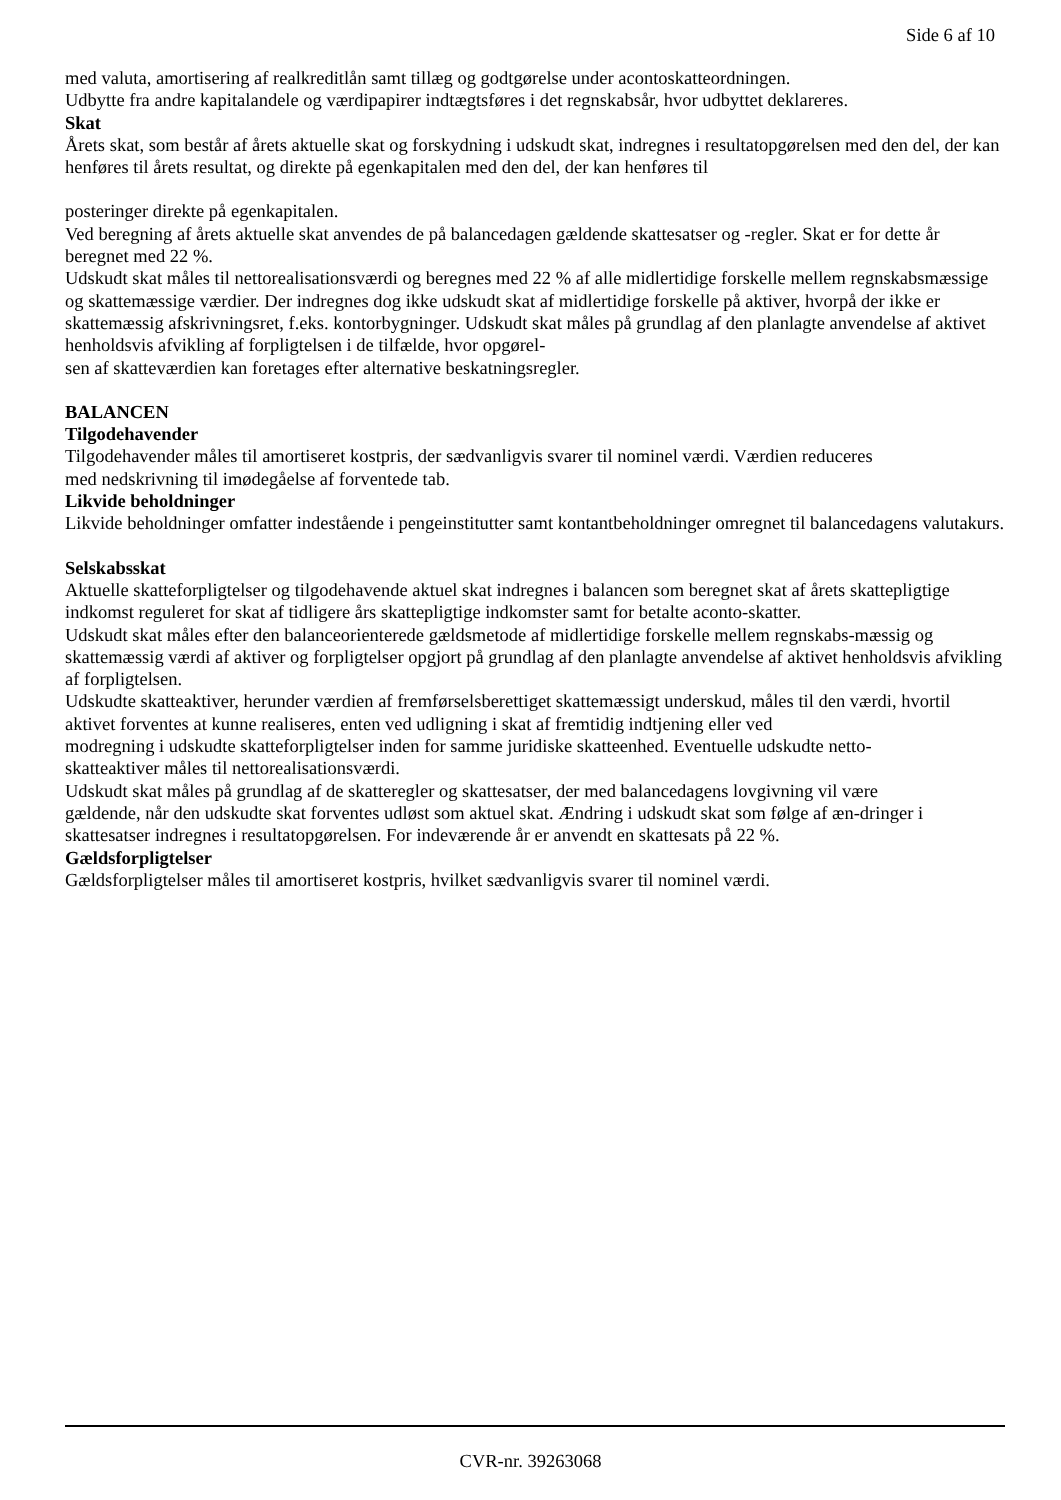Side 6 af 10
med valuta, amortisering af realkreditlån samt tillæg og godtgørelse under acontoskatteordningen.
Udbytte fra andre kapitalandele og værdipapirer indtægtsføres i det regnskabsår, hvor udbyttet deklareres.
Skat
Årets skat, som består af årets aktuelle skat og forskydning i udskudt skat, indregnes i resultatopgørelsen med den del, der kan henføres til årets resultat, og direkte på egenkapitalen med den del, der kan henføres til
posteringer direkte på egenkapitalen.
Ved beregning af årets aktuelle skat anvendes de på balancedagen gældende skattesatser og -regler. Skat er for dette år beregnet med 22 %.
Udskudt skat måles til nettorealisationsværdi og beregnes med 22 % af alle midlertidige forskelle mellem regnskabsmæssige og skattemæssige værdier. Der indregnes dog ikke udskudt skat af midlertidige forskelle på aktiver, hvorpå der ikke er skattemæssig afskrivningsret, f.eks. kontorbygninger. Udskudt skat måles på grundlag af den planlagte anvendelse af aktivet henholdsvis afvikling af forpligtelsen i de tilfælde, hvor opgørel-
sen af skatteværdien kan foretages efter alternative beskatningsregler.
BALANCEN
Tilgodehavender
Tilgodehavender måles til amortiseret kostpris, der sædvanligvis svarer til nominel værdi. Værdien reduceres
med nedskrivning til imødegåelse af forventede tab.
Likvide beholdninger
Likvide beholdninger omfatter indestående i pengeinstitutter samt kontantbeholdninger omregnet til balancedagens valutakurs.
Selskabsskat
Aktuelle skatteforpligtelser og tilgodehavende aktuel skat indregnes i balancen som beregnet skat af årets skattepligtige indkomst reguleret for skat af tidligere års skattepligtige indkomster samt for betalte aconto-skatter.
Udskudt skat måles efter den balanceorienterede gældsmetode af midlertidige forskelle mellem regnskabs-mæssig og skattemæssig værdi af aktiver og forpligtelser opgjort på grundlag af den planlagte anvendelse af aktivet henholdsvis afvikling af forpligtelsen.
Udskudte skatteaktiver, herunder værdien af fremførselsberettiget skattemæssigt underskud, måles til den værdi, hvortil aktivet forventes at kunne realiseres, enten ved udligning i skat af fremtidig indtjening eller ved
modregning i udskudte skatteforpligtelser inden for samme juridiske skatteenhed. Eventuelle udskudte netto-
skatteaktiver måles til nettorealisationsværdi.
Udskudt skat måles på grundlag af de skatteregler og skattesatser, der med balancedagens lovgivning vil være
gældende, når den udskudte skat forventes udløst som aktuel skat. Ændring i udskudt skat som følge af æn-dringer i skattesatser indregnes i resultatopgørelsen. For indeværende år er anvendt en skattesats på 22 %.
Gældsforpligtelser
Gældsforpligtelser måles til amortiseret kostpris, hvilket sædvanligvis svarer til nominel værdi.
CVR-nr. 39263068